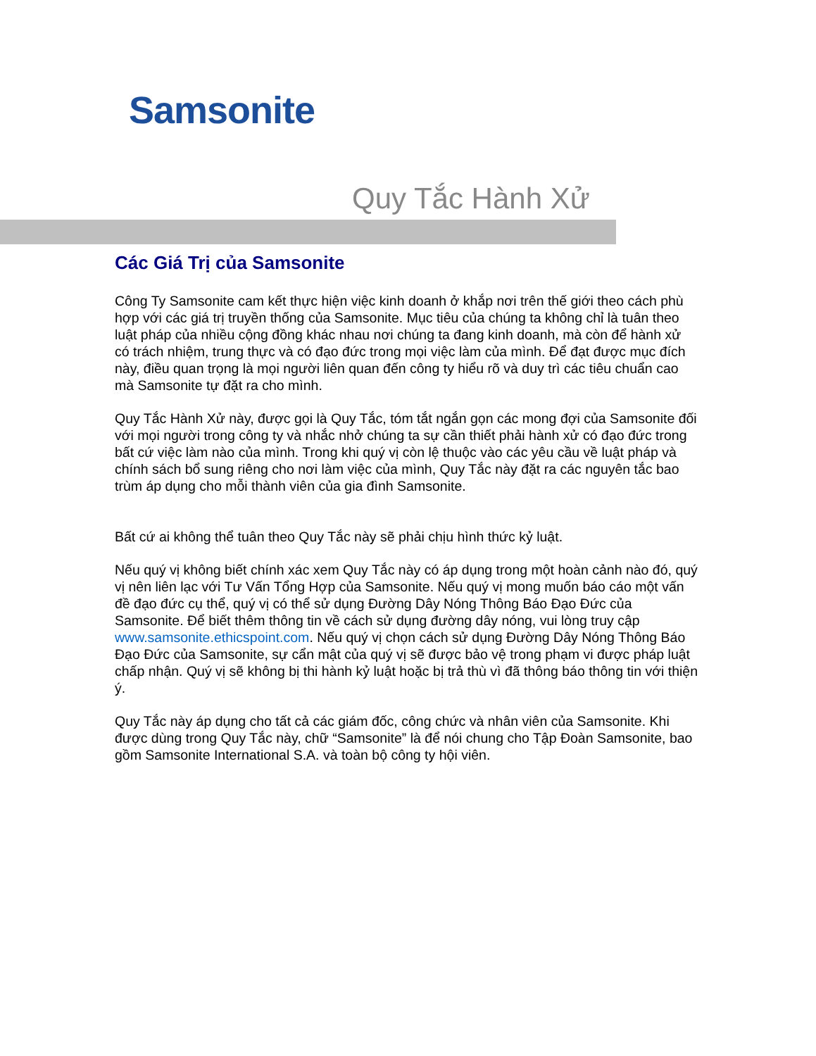Samsonite
Quy Tắc Hành Xử
Các Giá Trị của Samsonite
Công Ty Samsonite cam kết thực hiện việc kinh doanh ở khắp nơi trên thế giới theo cách phù hợp với các giá trị truyền thống của Samsonite. Mục tiêu của chúng ta không chỉ là tuân theo luật pháp của nhiều cộng đồng khác nhau nơi chúng ta đang kinh doanh, mà còn để hành xử có trách nhiệm, trung thực và có đạo đức trong mọi việc làm của mình. Để đạt được mục đích này, điều quan trọng là mọi người liên quan đến công ty hiểu rõ và duy trì các tiêu chuẩn cao mà Samsonite tự đặt ra cho mình.
Quy Tắc Hành Xử này, được gọi là Quy Tắc, tóm tắt ngắn gọn các mong đợi của Samsonite đối với mọi người trong công ty và nhắc nhở chúng ta sự cần thiết phải hành xử có đạo đức trong bất cứ việc làm nào của mình. Trong khi quý vị còn lệ thuộc vào các yêu cầu về luật pháp và chính sách bổ sung riêng cho nơi làm việc của mình, Quy Tắc này đặt ra các nguyên tắc bao trùm áp dụng cho mỗi thành viên của gia đình Samsonite.
Bất cứ ai không thể tuân theo Quy Tắc này sẽ phải chịu hình thức kỷ luật.
Nếu quý vị không biết chính xác xem Quy Tắc này có áp dụng trong một hoàn cảnh nào đó, quý vị nên liên lạc với Tư Vấn Tổng Hợp của Samsonite. Nếu quý vị mong muốn báo cáo một vấn đề đạo đức cụ thể, quý vị có thể sử dụng Đường Dây Nóng Thông Báo Đạo Đức của Samsonite. Để biết thêm thông tin về cách sử dụng đường dây nóng, vui lòng truy cập www.samsonite.ethicspoint.com. Nếu quý vị chọn cách sử dụng Đường Dây Nóng Thông Báo Đạo Đức của Samsonite, sự cẩn mật của quý vị sẽ được bảo vệ trong phạm vi được pháp luật chấp nhận. Quý vị sẽ không bị thi hành kỷ luật hoặc bị trả thù vì đã thông báo thông tin với thiện ý.
Quy Tắc này áp dụng cho tất cả các giám đốc, công chức và nhân viên của Samsonite. Khi được dùng trong Quy Tắc này, chữ “Samsonite” là để nói chung cho Tập Đoàn Samsonite, bao gồm Samsonite International S.A. và toàn bộ công ty hội viên.